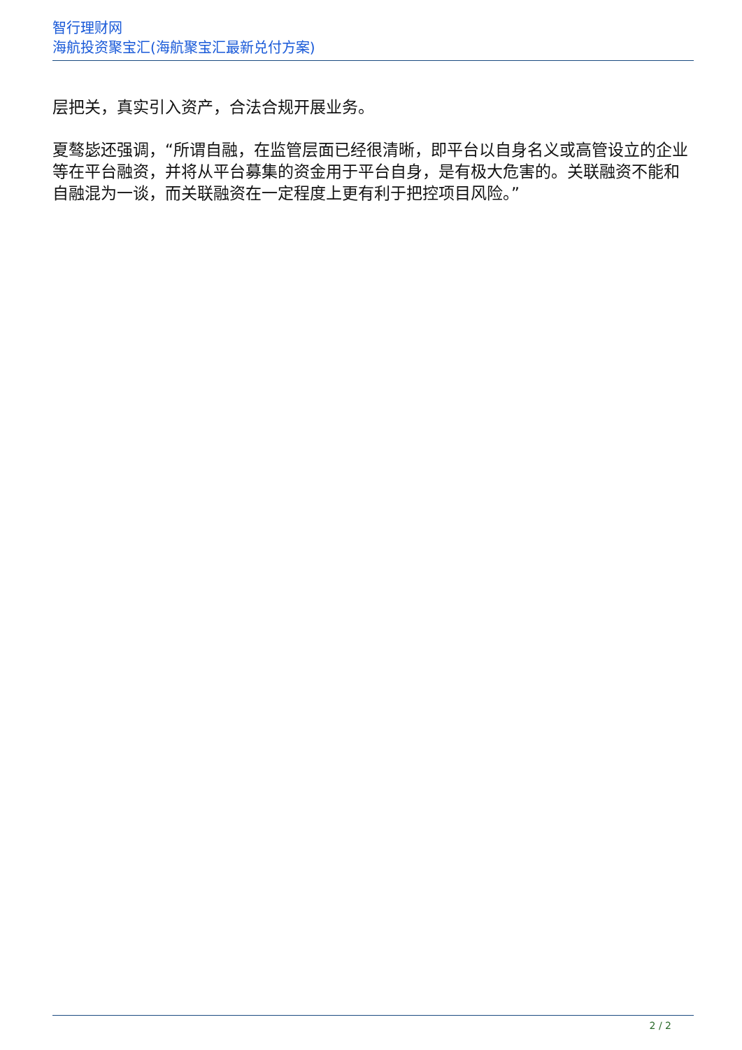智行理财网
海航投资聚宝汇(海航聚宝汇最新兑付方案)
层把关，真实引入资产，合法合规开展业务。
夏骜毖还强调，“所谓自融，在监管层面已经很清晰，即平台以自身名义或高管设立的企业等在平台融资，并将从平台募集的资金用于平台自身，是有极大危害的。关联融资不能和自融混为一谈，而关联融资在一定程度上更有利于把控项目风险。”
2 / 2